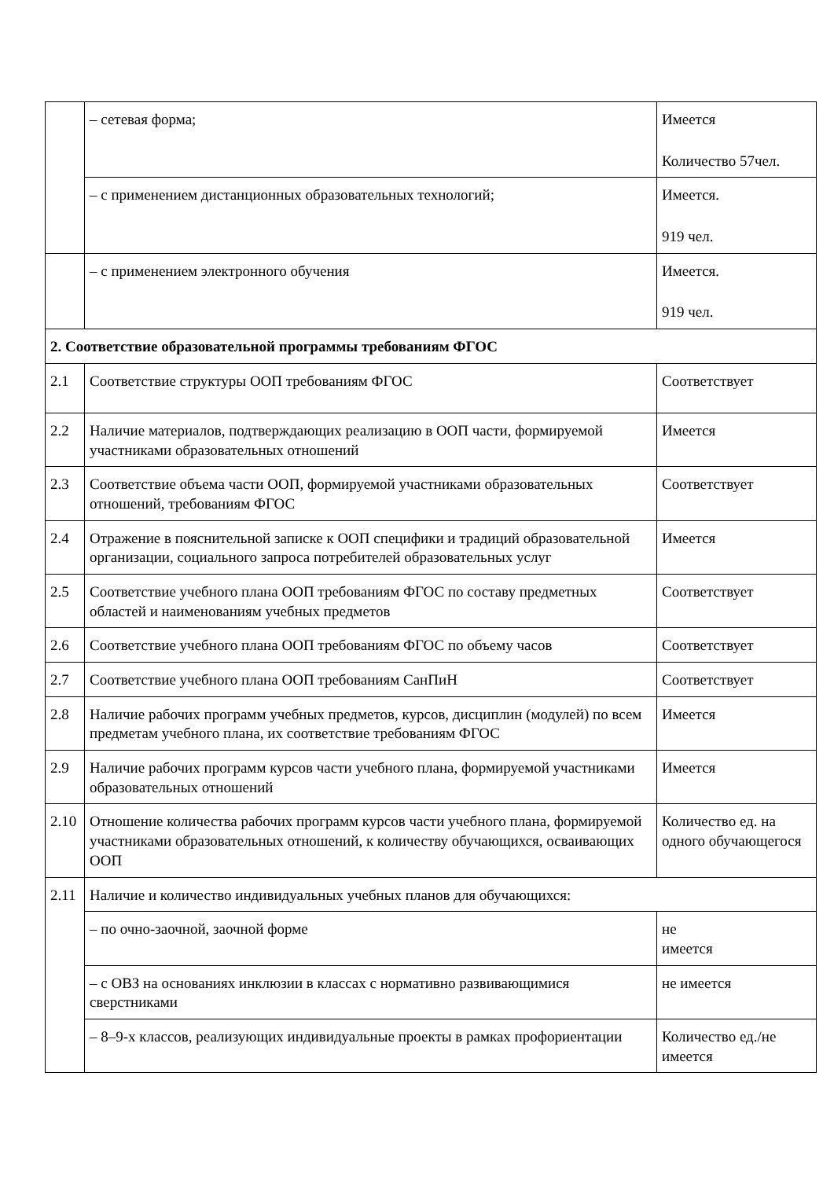| | – сетевая форма; | Имеется Количество 57чел. |
| | – с применением дистанционных образовательных технологий; | Имеется. 919 чел. |
| | – с применением электронного обучения | Имеется. 919 чел. |
| 2. Соответствие образовательной программы требованиям ФГОС | | |
| 2.1 | Соответствие структуры ООП требованиям ФГОС | Соответствует |
| 2.2 | Наличие материалов, подтверждающих реализацию в ООП части, формируемой участниками образовательных отношений | Имеется |
| 2.3 | Соответствие объема части ООП, формируемой участниками образовательных отношений, требованиям ФГОС | Соответствует |
| 2.4 | Отражение в пояснительной записке к ООП специфики и традиций образовательной организации, социального запроса потребителей образовательных услуг | Имеется |
| 2.5 | Соответствие учебного плана ООП требованиям ФГОС по составу предметных областей и наименованиям учебных предметов | Соответствует |
| 2.6 | Соответствие учебного плана ООП требованиям ФГОС по объему часов | Соответствует |
| 2.7 | Соответствие учебного плана ООП требованиям СанПиН | Соответствует |
| 2.8 | Наличие рабочих программ учебных предметов, курсов, дисциплин (модулей) по всем предметам учебного плана, их соответствие требованиям ФГОС | Имеется |
| 2.9 | Наличие рабочих программ курсов части учебного плана, формируемой участниками образовательных отношений | Имеется |
| 2.10 | Отношение количества рабочих программ курсов части учебного плана, формируемой участниками образовательных отношений, к количеству обучающихся, осваивающих ООП | Количество ед. на одного обучающегося |
| 2.11 | Наличие и количество индивидуальных учебных планов для обучающихся: | |
| | – по очно-заочной, заочной форме | не имеется |
| | – с ОВЗ на основаниях инклюзии в классах с нормативно развивающимися сверстниками | не имеется |
| | – 8–9-х классов, реализующих индивидуальные проекты в рамках профориентации | Количество ед./не имеется |